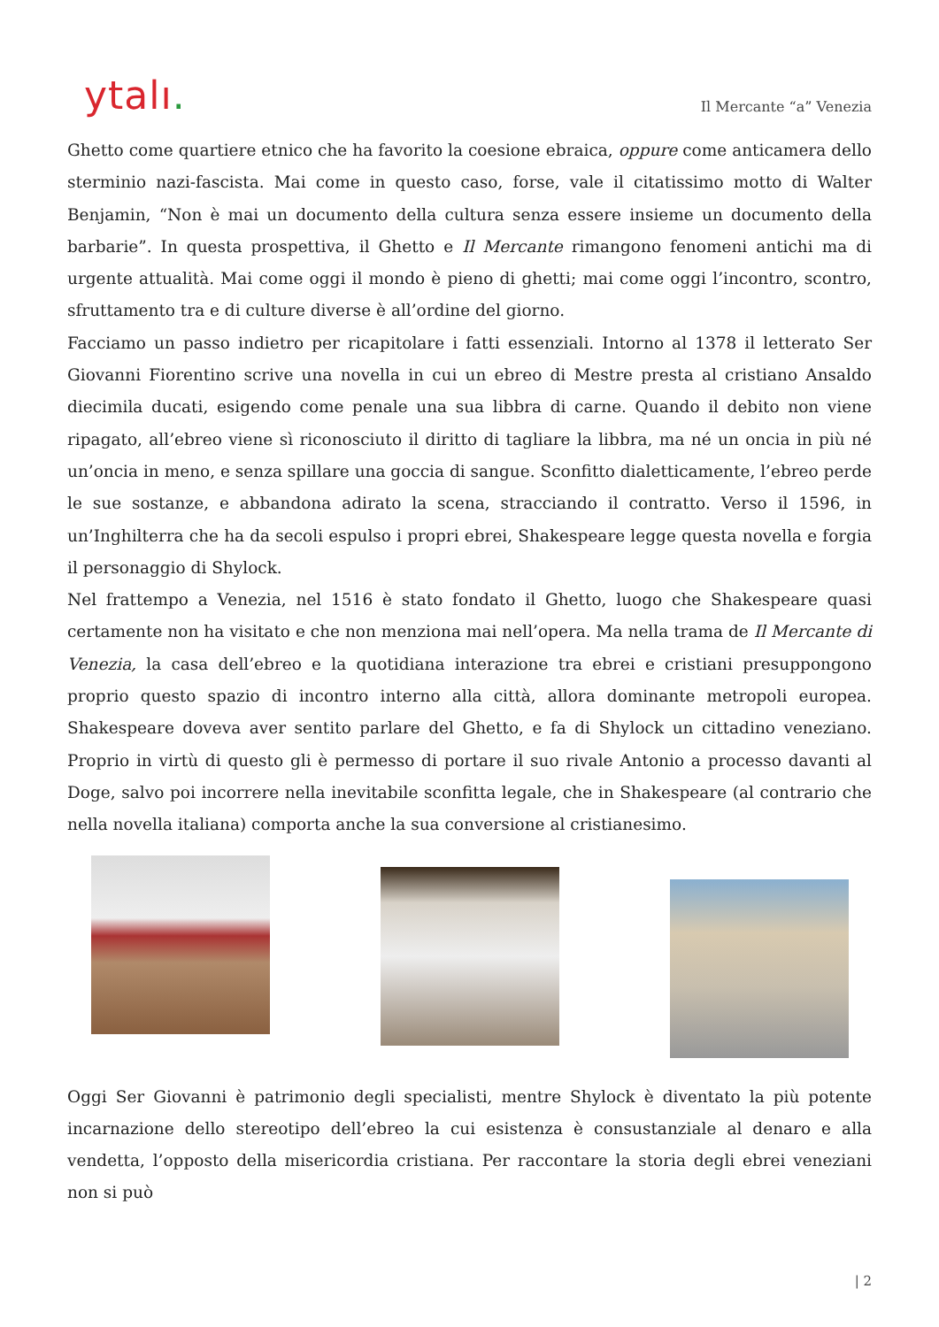ytalı.
Il Mercante “a” Venezia
Ghetto come quartiere etnico che ha favorito la coesione ebraica, oppure come anticamera dello sterminio nazi-fascista. Mai come in questo caso, forse, vale il citatissimo motto di Walter Benjamin, “Non è mai un documento della cultura senza essere insieme un documento della barbarie”. In questa prospettiva, il Ghetto e Il Mercante rimangono fenomeni antichi ma di urgente attualità. Mai come oggi il mondo è pieno di ghetti; mai come oggi l’incontro, scontro, sfruttamento tra e di culture diverse è all’ordine del giorno.
Facciamo un passo indietro per ricapitolare i fatti essenziali. Intorno al 1378 il letterato Ser Giovanni Fiorentino scrive una novella in cui un ebreo di Mestre presta al cristiano Ansaldo diecimila ducati, esigendo come penale una sua libbra di carne. Quando il debito non viene ripagato, all’ebreo viene sì riconosciuto il diritto di tagliare la libbra, ma né un oncia in più né un’oncia in meno, e senza spillare una goccia di sangue. Sconfitto dialetticamente, l’ebreo perde le sue sostanze, e abbandona adirato la scena, stracciando il contratto. Verso il 1596, in un’Inghilterra che ha da secoli espulso i propri ebrei, Shakespeare legge questa novella e forgia il personaggio di Shylock.
Nel frattempo a Venezia, nel 1516 è stato fondato il Ghetto, luogo che Shakespeare quasi certamente non ha visitato e che non menziona mai nell’opera. Ma nella trama de Il Mercante di Venezia, la casa dell’ebreo e la quotidiana interazione tra ebrei e cristiani presuppongono proprio questo spazio di incontro interno alla città, allora dominante metropoli europea. Shakespeare doveva aver sentito parlare del Ghetto, e fa di Shylock un cittadino veneziano. Proprio in virtù di questo gli è permesso di portare il suo rivale Antonio a processo davanti al Doge, salvo poi incorrere nella inevitabile sconfitta legale, che in Shakespeare (al contrario che nella novella italiana) comporta anche la sua conversione al cristianesimo.
Oggi Ser Giovanni è patrimonio degli specialisti, mentre Shylock è diventato la più potente incarnazione dello stereotipo dell’ebreo la cui esistenza è consustanziale al denaro e alla vendetta, l’opposto della misericordia cristiana. Per raccontare la storia degli ebrei veneziani non si può
| 2